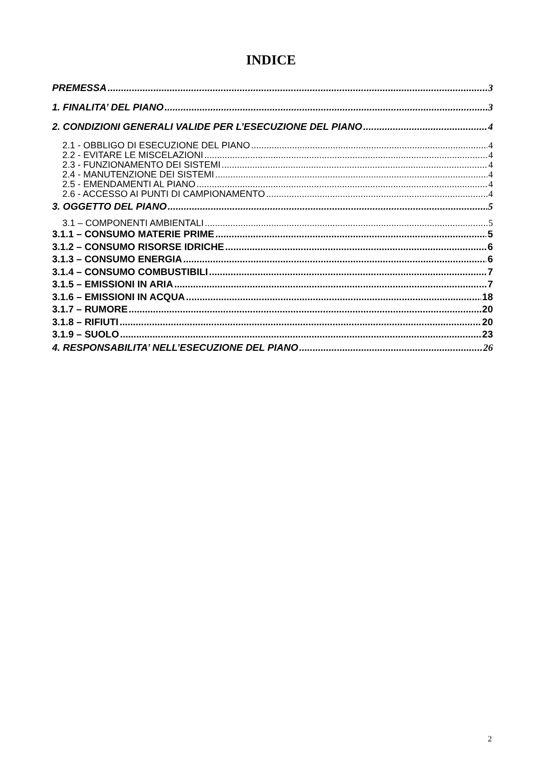INDICE
PREMESSA 3
1. FINALITA’ DEL PIANO 3
2. CONDIZIONI GENERALI VALIDE PER L’ESECUZIONE DEL PIANO 4
2.1 - OBBLIGO DI ESECUZIONE DEL PIANO 4
2.2 - EVITARE LE MISCELAZIONI 4
2.3 - FUNZIONAMENTO DEI SISTEMI 4
2.4 - MANUTENZIONE DEI SISTEMI 4
2.5 - EMENDAMENTI AL PIANO 4
2.6 - ACCESSO AI PUNTI DI CAMPIONAMENTO 4
3. OGGETTO DEL PIANO 5
3.1 – COMPONENTI AMBIENTALI 5
3.1.1 – CONSUMO MATERIE PRIME 5
3.1.2 – CONSUMO RISORSE IDRICHE 6
3.1.3 – CONSUMO ENERGIA 6
3.1.4 – CONSUMO COMBUSTIBILI 7
3.1.5 – EMISSIONI IN ARIA 7
3.1.6 – EMISSIONI IN ACQUA 18
3.1.7 – RUMORE 20
3.1.8 – RIFIUTI 20
3.1.9 – SUOLO 23
4. RESPONSABILITA’ NELL’ESECUZIONE DEL PIANO 26
2